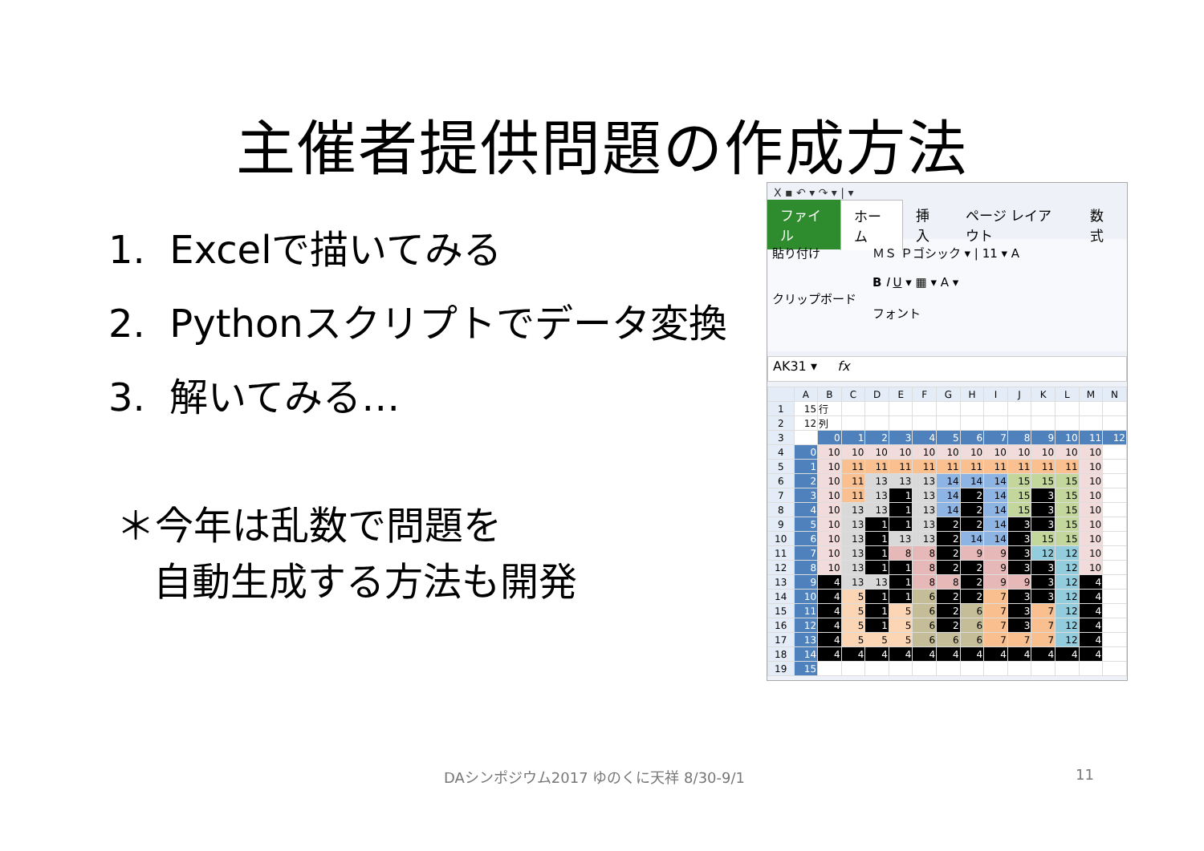主催者提供問題の作成方法
1. Excelで描いてみる
2. Pythonスクリプトでデータ変換
3. 解いてみる…
＊今年は乱数で問題を
自動生成する方法も開発
X ▪ ↶ ▾ ↷ ▾ | ▾
ファイル ホーム 挿入 ページ レイアウト 数式
貼り付け
クリップボード
ＭＳ Ｐゴシック ▾ | 11 ▾ A
B I U ▾ ▦ ▾ A ▾
フォント
AK31 ▾ fx
| | A | B | C | D | E | F | G | H | I | J | K | L | M | N |
| --- | --- | --- | --- | --- | --- | --- | --- | --- | --- | --- | --- | --- | --- | --- |
| 1 | 15 | 行 | | | | | | | | | | | | |
| 2 | 12 | 列 | | | | | | | | | | | | |
| 3 | | 0 | 1 | 2 | 3 | 4 | 5 | 6 | 7 | 8 | 9 | 10 | 11 | 12 |
| 4 | 0 | 10 | 10 | 10 | 10 | 10 | 10 | 10 | 10 | 10 | 10 | 10 | 10 | |
| 5 | 1 | 10 | 11 | 11 | 11 | 11 | 11 | 11 | 11 | 11 | 11 | 11 | 10 | |
| 6 | 2 | 10 | 11 | 13 | 13 | 13 | 14 | 14 | 14 | 15 | 15 | 15 | 10 | |
| 7 | 3 | 10 | 11 | 13 | 1 | 13 | 14 | 2 | 14 | 15 | 3 | 15 | 10 | |
| 8 | 4 | 10 | 13 | 13 | 1 | 13 | 14 | 2 | 14 | 15 | 3 | 15 | 10 | |
| 9 | 5 | 10 | 13 | 1 | 1 | 13 | 2 | 2 | 14 | 3 | 3 | 15 | 10 | |
| 10 | 6 | 10 | 13 | 1 | 13 | 13 | 2 | 14 | 14 | 3 | 15 | 15 | 10 | |
| 11 | 7 | 10 | 13 | 1 | 8 | 8 | 2 | 9 | 9 | 3 | 12 | 12 | 10 | |
| 12 | 8 | 10 | 13 | 1 | 1 | 8 | 2 | 2 | 9 | 3 | 3 | 12 | 10 | |
| 13 | 9 | 4 | 13 | 13 | 1 | 8 | 8 | 2 | 9 | 9 | 3 | 12 | 4 | |
| 14 | 10 | 4 | 5 | 1 | 1 | 6 | 2 | 2 | 7 | 3 | 3 | 12 | 4 | |
| 15 | 11 | 4 | 5 | 1 | 5 | 6 | 2 | 6 | 7 | 3 | 7 | 12 | 4 | |
| 16 | 12 | 4 | 5 | 1 | 5 | 6 | 2 | 6 | 7 | 3 | 7 | 12 | 4 | |
| 17 | 13 | 4 | 5 | 5 | 5 | 6 | 6 | 6 | 7 | 7 | 7 | 12 | 4 | |
| 18 | 14 | 4 | 4 | 4 | 4 | 4 | 4 | 4 | 4 | 4 | 4 | 4 | 4 | |
| 19 | 15 | | | | | | | | | | | | | |
DAシンポジウム2017 ゆのくに天祥 8/30-9/1
11